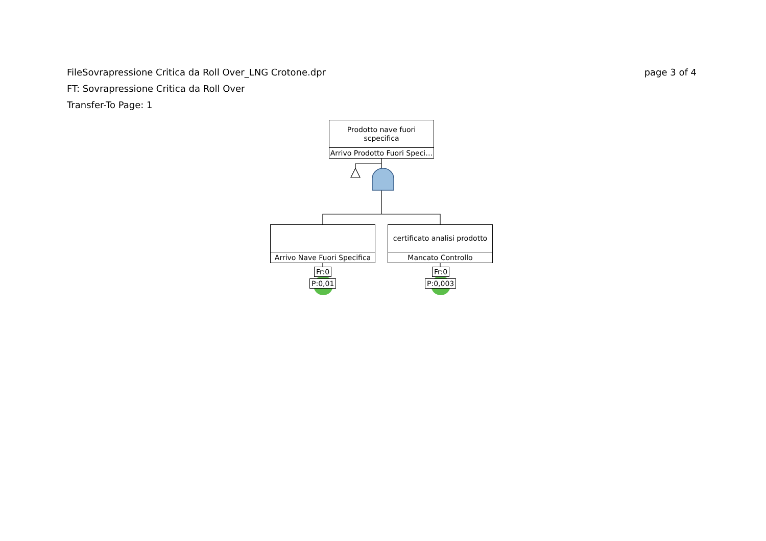page 3 of 4 FileSovrapressione Critica da Roll Over_LNG Crotone.dpr
FT: Sovrapressione Critica da Roll Over
Transfer-To Page: 1
Prodotto nave fuori
scpecifica
Arrivo Prodotto Fuori Speci…
Arrivo Nave Fuori Specifica
certificato analisi prodotto
Mancato Controllo
Fr:0
P:0,01
Fr:0
P:0,003